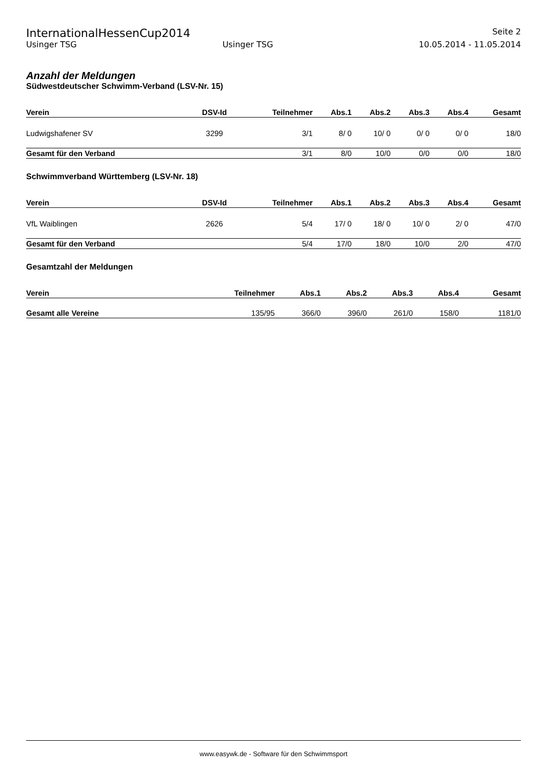InternationalHessenCup2014 Seite 2
Usinger TSG Usinger TSG 10.05.2014 - 11.05.2014
Anzahl der Meldungen
Südwestdeutscher Schwimm-Verband (LSV-Nr. 15)
| Verein | DSV-Id | Teilnehmer | Abs.1 | Abs.2 | Abs.3 | Abs.4 | Gesamt |
| --- | --- | --- | --- | --- | --- | --- | --- |
| Ludwigshafener SV | 3299 | 3/1 | 8/ 0 | 10/ 0 | 0/ 0 | 0/ 0 | 18/0 |
| Gesamt für den Verband | | 3/1 | 8/0 | 10/0 | 0/0 | 0/0 | 18/0 |
Schwimmverband Württemberg (LSV-Nr. 18)
| Verein | DSV-Id | Teilnehmer | Abs.1 | Abs.2 | Abs.3 | Abs.4 | Gesamt |
| --- | --- | --- | --- | --- | --- | --- | --- |
| VfL Waiblingen | 2626 | 5/4 | 17/ 0 | 18/ 0 | 10/ 0 | 2/ 0 | 47/0 |
| Gesamt für den Verband | | 5/4 | 17/0 | 18/0 | 10/0 | 2/0 | 47/0 |
Gesamtzahl der Meldungen
| Verein | | Teilnehmer | Abs.1 | Abs.2 | Abs.3 | Abs.4 | Gesamt |
| --- | --- | --- | --- | --- | --- | --- | --- |
| Gesamt alle Vereine | | 135/95 | 366/0 | 396/0 | 261/0 | 158/0 | 1181/0 |
www.easywk.de - Software für den Schwimmsport